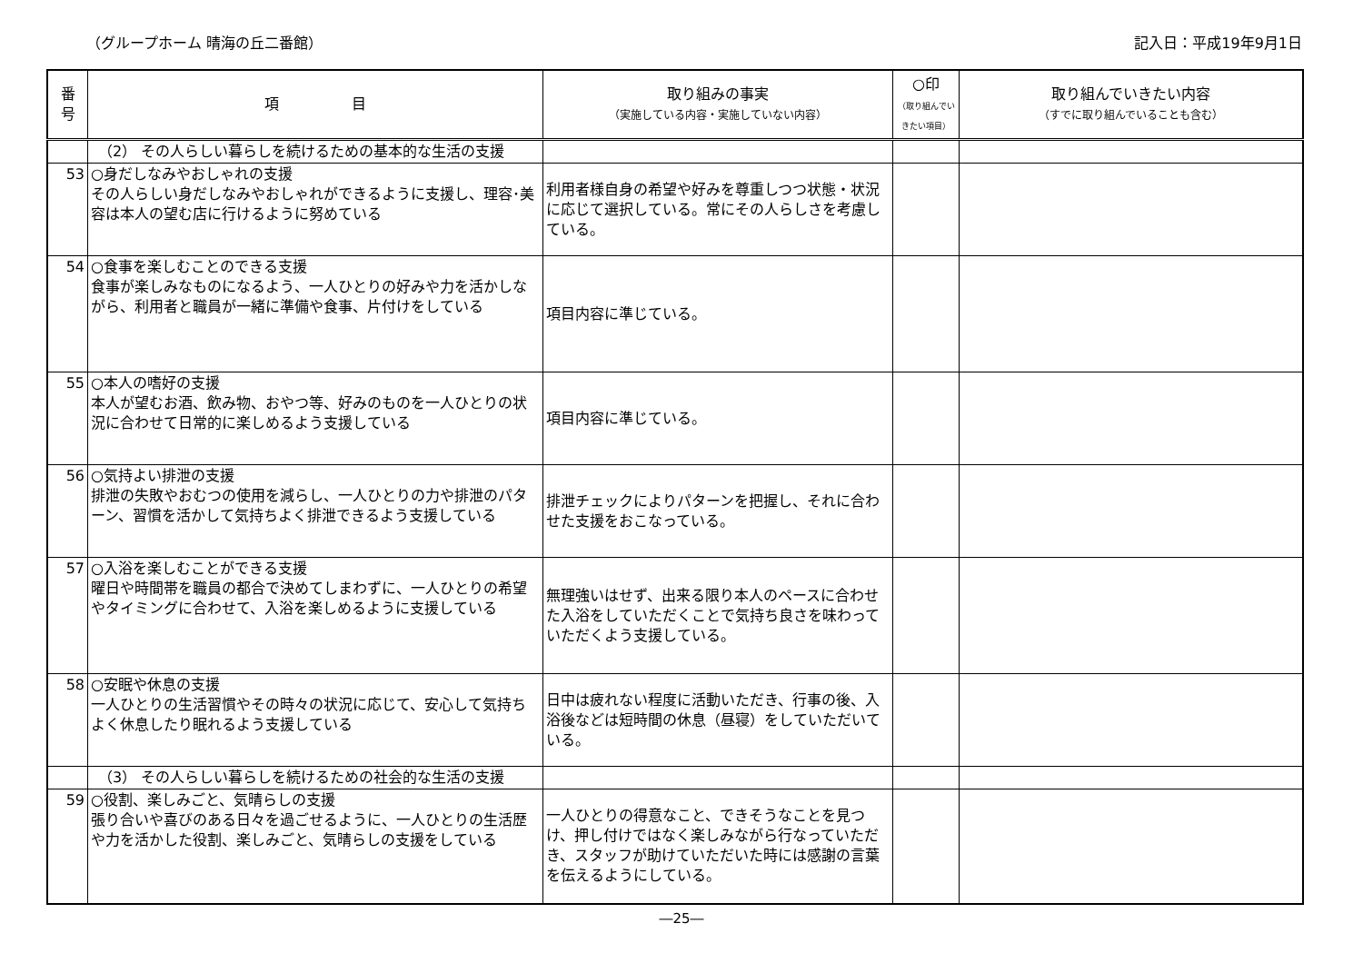（グループホーム 晴海の丘二番館） 記入日：平成19年9月1日
| 番 号 | 項 目 | 取り組みの事実 （実施している内容・実施していない内容） | ○印 （取り組んでい きたい項目） | 取り組んでいきたい内容 （すでに取り組んでいることも含む） |
| --- | --- | --- | --- | --- |
| | （2） その人らしい暮らしを続けるための基本的な生活の支援 | | | |
| 53 | ○身だしなみやおしゃれの支援 その人らしい身だしなみやおしゃれができるように支援し、理容･美容は本人の望む店に行けるように努めている | 利用者様自身の希望や好みを尊重しつつ状態・状況に応じて選択している。常にその人らしさを考慮している。 | | |
| 54 | ○食事を楽しむことのできる支援 食事が楽しみなものになるよう、一人ひとりの好みや力を活かしながら、利用者と職員が一緒に準備や食事、片付けをしている | 項目内容に準じている。 | | |
| 55 | ○本人の嗜好の支援 本人が望むお酒、飲み物、おやつ等、好みのものを一人ひとりの状況に合わせて日常的に楽しめるよう支援している | 項目内容に準じている。 | | |
| 56 | ○気持よい排泄の支援 排泄の失敗やおむつの使用を減らし、一人ひとりの力や排泄のパターン、習慣を活かして気持ちよく排泄できるよう支援している | 排泄チェックによりパターンを把握し、それに合わせた支援をおこなっている。 | | |
| 57 | ○入浴を楽しむことができる支援 曜日や時間帯を職員の都合で決めてしまわずに、一人ひとりの希望やタイミングに合わせて、入浴を楽しめるように支援している | 無理強いはせず、出来る限り本人のペースに合わせた入浴をしていただくことで気持ち良さを味わっていただくよう支援している。 | | |
| 58 | ○安眠や休息の支援 一人ひとりの生活習慣やその時々の状況に応じて、安心して気持ちよく休息したり眠れるよう支援している | 日中は疲れない程度に活動いただき、行事の後、入浴後などは短時間の休息（昼寝）をしていただいている。 | | |
| | （3） その人らしい暮らしを続けるための社会的な生活の支援 | | | |
| 59 | ○役割、楽しみごと、気晴らしの支援 張り合いや喜びのある日々を過ごせるように、一人ひとりの生活歴や力を活かした役割、楽しみごと、気晴らしの支援をしている | 一人ひとりの得意なこと、できそうなことを見つけ、押し付けではなく楽しみながら行なっていただき、スタッフが助けていただいた時には感謝の言葉を伝えるようにしている。 | | |
―25―